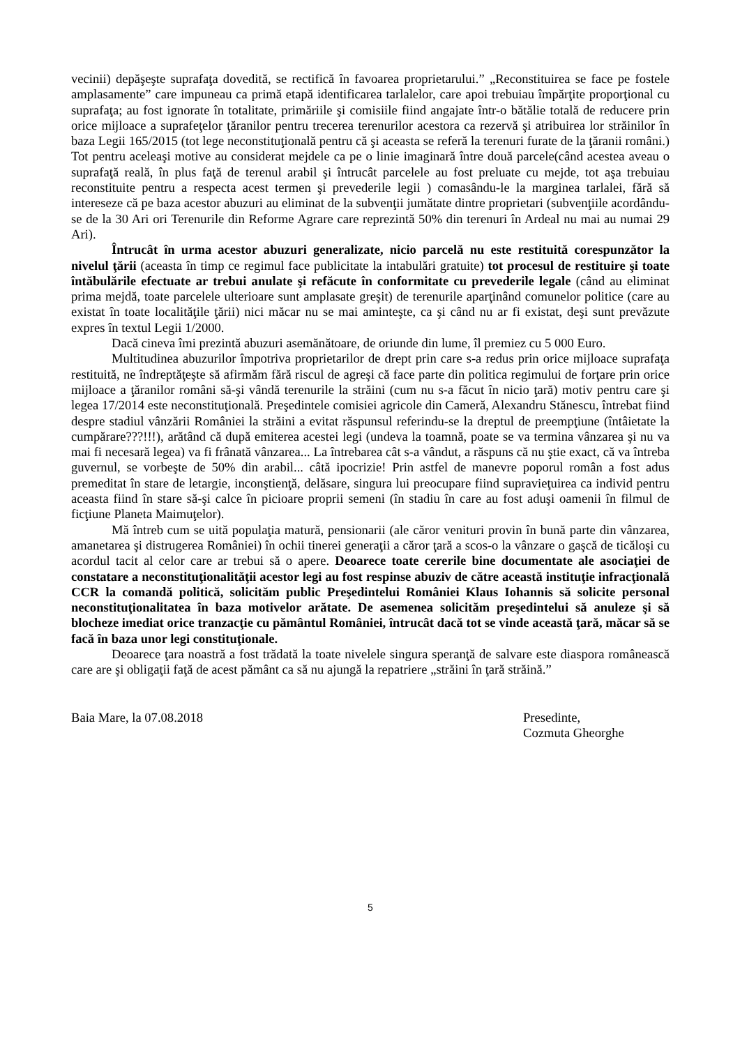vecinii) depăşeşte suprafaţa dovedită, se rectifică în favoarea proprietarului.” „Reconstituirea se face pe fostele amplasamente” care impuneau ca primă etapă identificarea tarlalelor, care apoi trebuiau împărţite proporţional cu suprafaţa; au fost ignorate în totalitate, primăriile şi comisiile fiind angajate într-o bătălie totală de reducere prin orice mijloace a suprafeţelor ţăranilor pentru trecerea terenurilor acestora ca rezervă şi atribuirea lor străinilor în baza Legii 165/2015 (tot lege neconstituţională pentru că şi aceasta se referă la terenuri furate de la ţăranii români.) Tot pentru aceleaşi motive au considerat mejdele ca pe o linie imaginară între două parcele(când acestea aveau o suprafaţă reală, în plus faţă de terenul arabil şi întrucât parcelele au fost preluate cu mejde, tot aşa trebuiau reconstituite pentru a respecta acest termen şi prevederile legii ) comasându-le la marginea tarlalei, fără să intereseze că pe baza acestor abuzuri au eliminat de la subvenţii jumătate dintre proprietari (subvenţiile acordându-se de la 30 Ari ori Terenurile din Reforme Agrare care reprezintă 50% din terenuri în Ardeal nu mai au numai 29 Ari).
Întrucât în urma acestor abuzuri generalizate, nicio parcelă nu este restituită corespunzător la nivelul ţării (aceasta în timp ce regimul face publicitate la intabulări gratuite) tot procesul de restituire şi toate întăbulările efectuate ar trebui anulate şi refăcute în conformitate cu prevederile legale (când au eliminat prima mejdă, toate parcelele ulterioare sunt amplasate greşit) de terenurile aparţinând comunelor politice (care au existat în toate localităţile ţării) nici măcar nu se mai aminteşte, ca şi când nu ar fi existat, deşi sunt prevăzute expres în textul Legii 1/2000.
Dacă cineva îmi prezintă abuzuri asemănătoare, de oriunde din lume, îl premiez cu 5 000 Euro.
Multitudinea abuzurilor împotriva proprietarilor de drept prin care s-a redus prin orice mijloace suprafaţa restituită, ne îndreptăţeşte să afirmăm fără riscul de agreşi că face parte din politica regimului de forţare prin orice mijloace a ţăranilor români să-şi vândă terenurile la străini (cum nu s-a făcut în nicio ţară) motiv pentru care şi legea 17/2014 este neconstituţională. Preşedintele comisiei agricole din Cameră, Alexandru Stănescu, întrebat fiind despre stadiul vânzării României la străini a evitat răspunsul referindu-se la dreptul de preempţiune (întâietate la cumpărare???!!!), arătând că după emiterea acestei legi (undeva la toamnă, poate se va termina vânzarea şi nu va mai fi necesară legea) va fi frânată vânzarea... La întrebarea cât s-a vândut, a răspuns că nu ştie exact, că va întreba guvernul, se vorbeşte de 50% din arabil... câtă ipocrizie! Prin astfel de manevre poporul român a fost adus premeditat în stare de letargie, inconştienţă, delăsare, singura lui preocupare fiind supravieţuirea ca individ pentru aceasta fiind în stare să-şi calce în picioare proprii semeni (în stadiu în care au fost aduşi oamenii în filmul de ficţiune Planeta Maimuţelor).
Mă întreb cum se uită populaţia matură, pensionarii (ale căror venituri provin în bună parte din vânzarea, amanetarea şi distrugerea României) în ochii tinerei generaţii a căror ţară a scos-o la vânzare o gaşcă de ticăloşi cu acordul tacit al celor care ar trebui să o apere. Deoarece toate cererile bine documentate ale asociaţiei de constatare a neconstituţionalităţii acestor legi au fost respinse abuziv de către această instituţie infracţională CCR la comandă politică, solicităm public Preşedintelui României Klaus Iohannis să solicite personal neconstituţionalitatea în baza motivelor arătate. De asemenea solicităm preşedintelui să anuleze şi să blocheze imediat orice tranzacţie cu pământul României, întrucât dacă tot se vinde această ţară, măcar să se facă în baza unor legi constituţionale.
Deoarece ţara noastră a fost trădată la toate nivelele singura speranţă de salvare este diaspora românească care are şi obligaţii faţă de acest pământ ca să nu ajungă la repatriere „străini în ţară străină.”
Baia Mare, la 07.08.2018 Presedinte,
Cozmuta Gheorghe
5